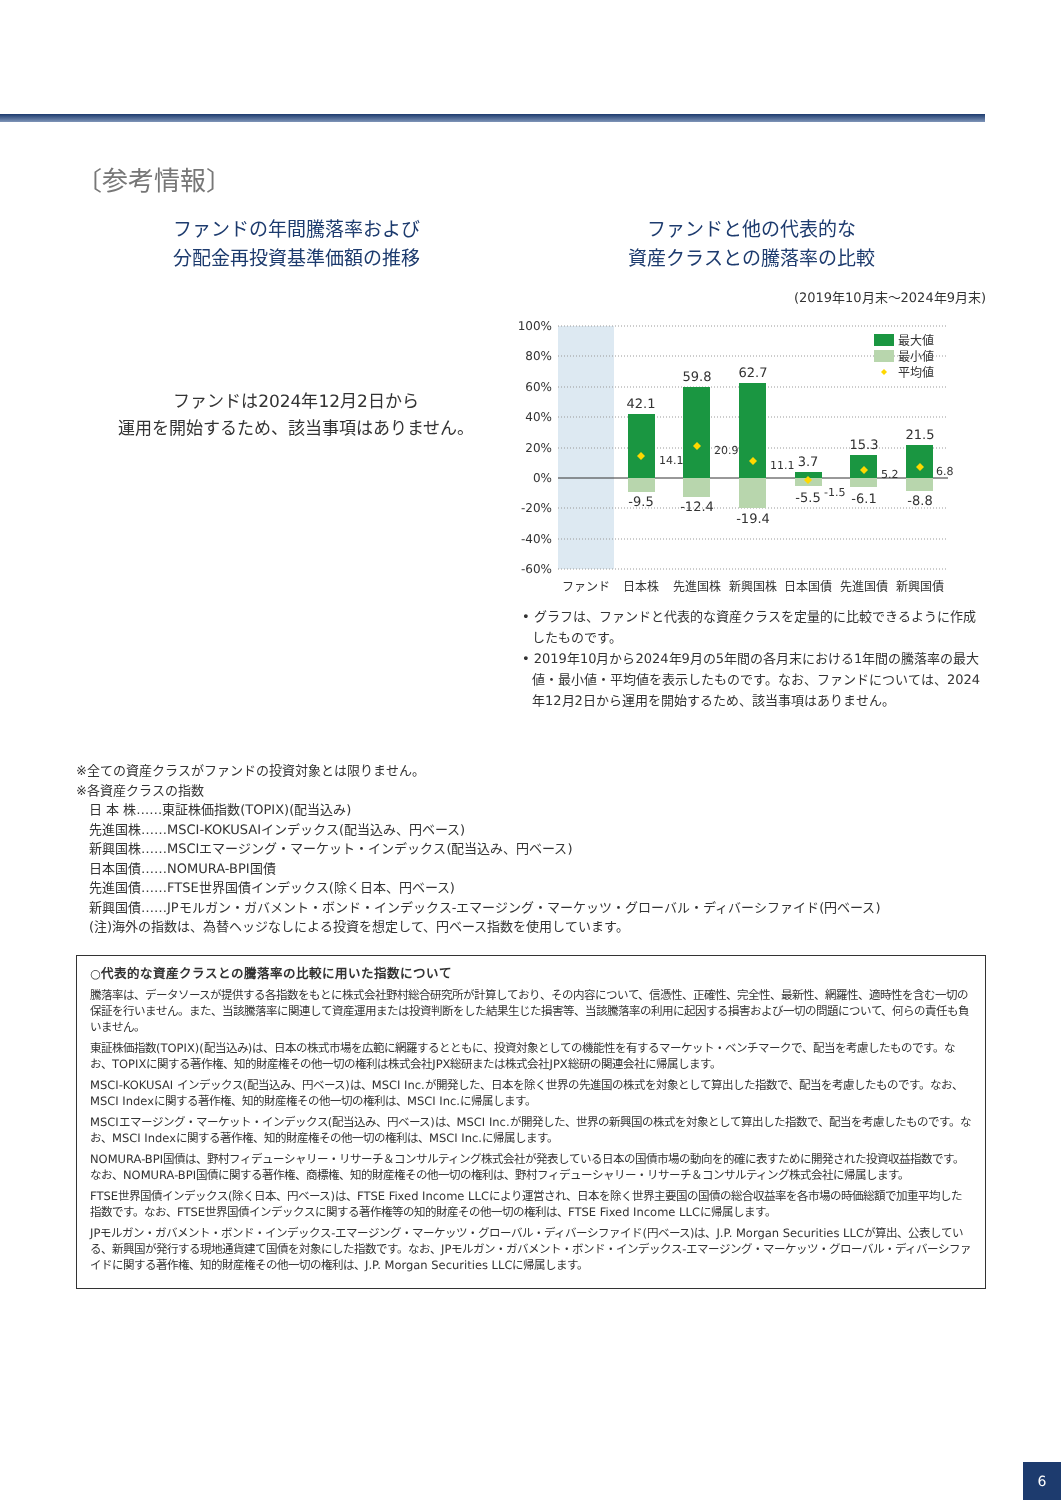〔参考情報〕
ファンドの年間騰落率および
分配金再投資基準価額の推移
ファンドは2024年12月2日から
運用を開始するため、該当事項はありません。
ファンドと他の代表的な
資産クラスとの騰落率の比較
(2019年10月末～2024年9月末)
100%
80%
60%
40%
20%
0%
-20%
-40%
-60%
42.1
59.8
62.7
3.7
15.3
21.5
-9.5
-12.4
-19.4
-5.5
-6.1
-8.8
14.1
20.9
11.1
-1.5
5.2
6.8
最大値
最小値
平均値
ファンド
日本株
先進国株
新興国株
日本国債
先進国債
新興国債
• グラフは、ファンドと代表的な資産クラスを定量的に比較できるように作成したものです。
• 2019年10月から2024年9月の5年間の各月末における1年間の騰落率の最大値・最小値・平均値を表示したものです。なお、ファンドについては、2024年12月2日から運用を開始するため、該当事項はありません。
※全ての資産クラスがファンドの投資対象とは限りません。
※各資産クラスの指数
　日 本 株……東証株価指数(TOPIX)(配当込み)
　先進国株……MSCI-KOKUSAIインデックス(配当込み、円ベース)
　新興国株……MSCIエマージング・マーケット・インデックス(配当込み、円ベース)
　日本国債……NOMURA-BPI国債
　先進国債……FTSE世界国債インデックス(除く日本、円ベース)
　新興国債……JPモルガン・ガバメント・ボンド・インデックス-エマージング・マーケッツ・グローバル・ディバーシファイド(円ベース)
　(注)海外の指数は、為替ヘッジなしによる投資を想定して、円ベース指数を使用しています。
○代表的な資産クラスとの騰落率の比較に用いた指数について
騰落率は、データソースが提供する各指数をもとに株式会社野村総合研究所が計算しており、その内容について、信憑性、正確性、完全性、最新性、網羅性、適時性を含む一切の保証を行いません。また、当該騰落率に関連して資産運用または投資判断をした結果生じた損害等、当該騰落率の利用に起因する損害および一切の問題について、何らの責任も負いません。
東証株価指数(TOPIX)(配当込み)は、日本の株式市場を広範に網羅するとともに、投資対象としての機能性を有するマーケット・ベンチマークで、配当を考慮したものです。なお、TOPIXに関する著作権、知的財産権その他一切の権利は株式会社JPX総研または株式会社JPX総研の関連会社に帰属します。
MSCI-KOKUSAI インデックス(配当込み、円ベース)は、MSCI Inc.が開発した、日本を除く世界の先進国の株式を対象として算出した指数で、配当を考慮したものです。なお、MSCI Indexに関する著作権、知的財産権その他一切の権利は、MSCI Inc.に帰属します。
MSCIエマージング・マーケット・インデックス(配当込み、円ベース)は、MSCI Inc.が開発した、世界の新興国の株式を対象として算出した指数で、配当を考慮したものです。なお、MSCI Indexに関する著作権、知的財産権その他一切の権利は、MSCI Inc.に帰属します。
NOMURA-BPI国債は、野村フィデューシャリー・リサーチ＆コンサルティング株式会社が発表している日本の国債市場の動向を的確に表すために開発された投資収益指数です。なお、NOMURA-BPI国債に関する著作権、商標権、知的財産権その他一切の権利は、野村フィデューシャリー・リサーチ＆コンサルティング株式会社に帰属します。
FTSE世界国債インデックス(除く日本、円ベース)は、FTSE Fixed Income LLCにより運営され、日本を除く世界主要国の国債の総合収益率を各市場の時価総額で加重平均した指数です。なお、FTSE世界国債インデックスに関する著作権等の知的財産その他一切の権利は、FTSE Fixed Income LLCに帰属します。
JPモルガン・ガバメント・ボンド・インデックス-エマージング・マーケッツ・グローバル・ディバーシファイド(円ベース)は、J.P. Morgan Securities LLCが算出、公表している、新興国が発行する現地通貨建て国債を対象にした指数です。なお、JPモルガン・ガバメント・ボンド・インデックス-エマージング・マーケッツ・グローバル・ディバーシファイドに関する著作権、知的財産権その他一切の権利は、J.P. Morgan Securities LLCに帰属します。
6